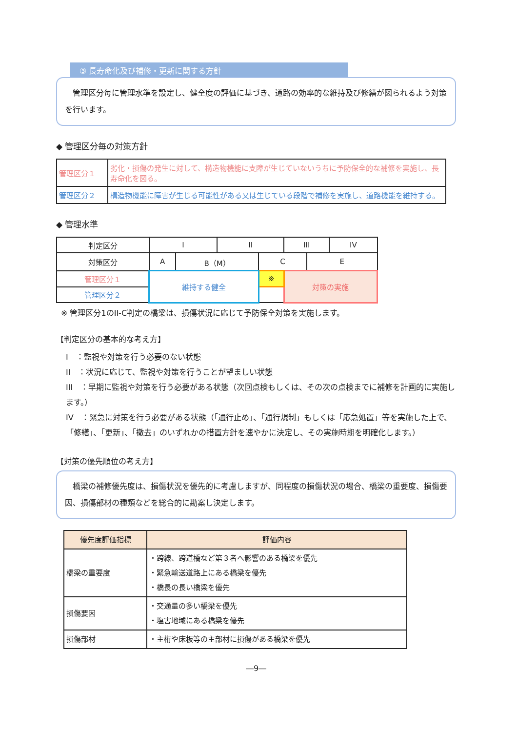③ 長寿命化及び補修・更新に関する方針
　管理区分毎に管理水準を設定し、健全度の評価に基づき、道路の効率的な維持及び修繕が図られるよう対策を行います。
◆ 管理区分毎の対策方針
| 管理区分１ | 劣化・損傷の発生に対して、構造物機能に支障が生じていないうちに予防保全的な補修を実施し、長寿命化を図る。 |
| 管理区分２ | 構造物機能に障害が生じる可能性がある又は生じている段階で補修を実施し、道路機能を維持する。 |
◆ 管理水準
| 判定区分 | I | | II | | III | | IV |
| 対策区分 | A | B（M） | | C | | E | |
| 管理区分１ | 維持する健全 | | | ※ | 対策の実施 | | |
| 管理区分２ | | | | | | | |
※ 管理区分1のII-C判定の橋梁は、損傷状況に応じて予防保全対策を実施します。
【判定区分の基本的な考え方】
I　：監視や対策を行う必要のない状態
II　：状況に応じて、監視や対策を行うことが望ましい状態
III　：早期に監視や対策を行う必要がある状態（次回点検もしくは、その次の点検までに補修を計画的に実施します。）
IV　：緊急に対策を行う必要がある状態（「通行止め」、「通行規制」もしくは「応急処置」等を実施した上で、「修繕」、「更新」、「撤去」のいずれかの措置方針を速やかに決定し、その実施時期を明確化します。）
【対策の優先順位の考え方】
　橋梁の補修優先度は、損傷状況を優先的に考慮しますが、同程度の損傷状況の場合、橋梁の重要度、損傷要因、損傷部材の種類などを総合的に勘案し決定します。
| 優先度評価指標 | 評価内容 |
| --- | --- |
| 橋梁の重要度 | ・跨線、跨道橋など第３者へ影響のある橋梁を優先 ・緊急輸送道路上にある橋梁を優先 ・橋長の長い橋梁を優先 |
| 損傷要因 | ・交通量の多い橋梁を優先 ・塩害地域にある橋梁を優先 |
| 損傷部材 | ・主桁や床板等の主部材に損傷がある橋梁を優先 |
―9―